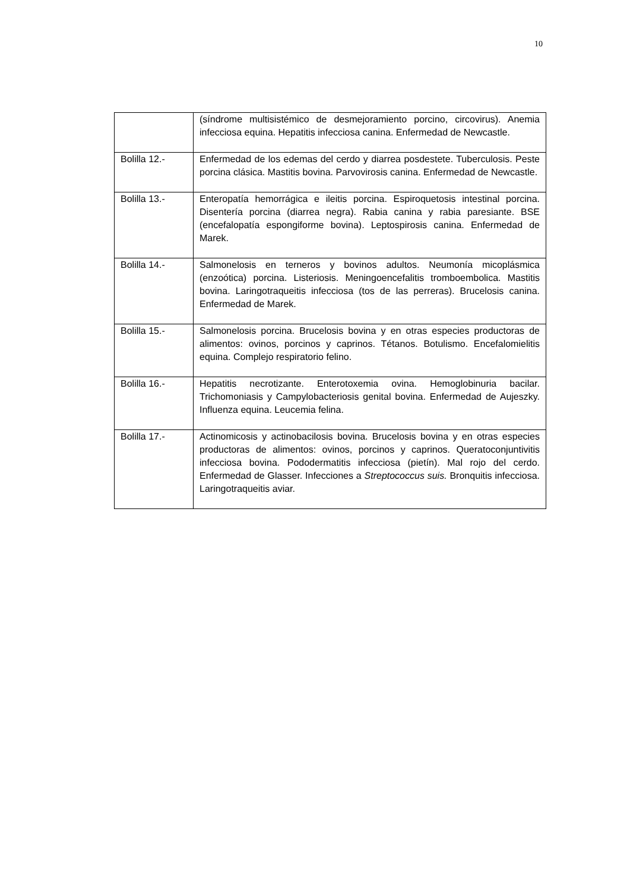10
| | (síndrome multisistémico de desmejoramiento porcino, circovirus). Anemia infecciosa equina. Hepatitis infecciosa canina. Enfermedad de Newcastle. |
| Bolilla 12.- | Enfermedad de los edemas del cerdo y diarrea posdestete. Tuberculosis. Peste porcina clásica. Mastitis bovina. Parvovirosis canina. Enfermedad de Newcastle. |
| Bolilla 13.- | Enteropatía hemorrágica e ileitis porcina. Espiroquetosis intestinal porcina. Disentería porcina (diarrea negra). Rabia canina y rabia paresiante. BSE (encefalopatía espongiforme bovina). Leptospirosis canina. Enfermedad de Marek. |
| Bolilla 14.- | Salmonelosis en terneros y bovinos adultos. Neumonía micoplásmica (enzoótica) porcina. Listeriosis. Meningoencefalitis tromboembolica. Mastitis bovina. Laringotraqueitis infecciosa (tos de las perreras). Brucelosis canina. Enfermedad de Marek. |
| Bolilla 15.- | Salmonelosis porcina. Brucelosis bovina y en otras especies productoras de alimentos: ovinos, porcinos y caprinos. Tétanos. Botulismo. Encefalomielitis equina. Complejo respiratorio felino. |
| Bolilla 16.- | Hepatitis necrotizante. Enterotoxemia ovina. Hemoglobinuria bacilar. Trichomoniasis y Campylobacteriosis genital bovina. Enfermedad de Aujeszky. Influenza equina. Leucemia felina. |
| Bolilla 17.- | Actinomicosis y actinobacilosis bovina. Brucelosis bovina y en otras especies productoras de alimentos: ovinos, porcinos y caprinos. Queratoconjuntivitis infecciosa bovina. Pododermatitis infecciosa (pietín). Mal rojo del cerdo. Enfermedad de Glasser. Infecciones a Streptococcus suis. Bronquitis infecciosa. Laringotraqueitis aviar. |